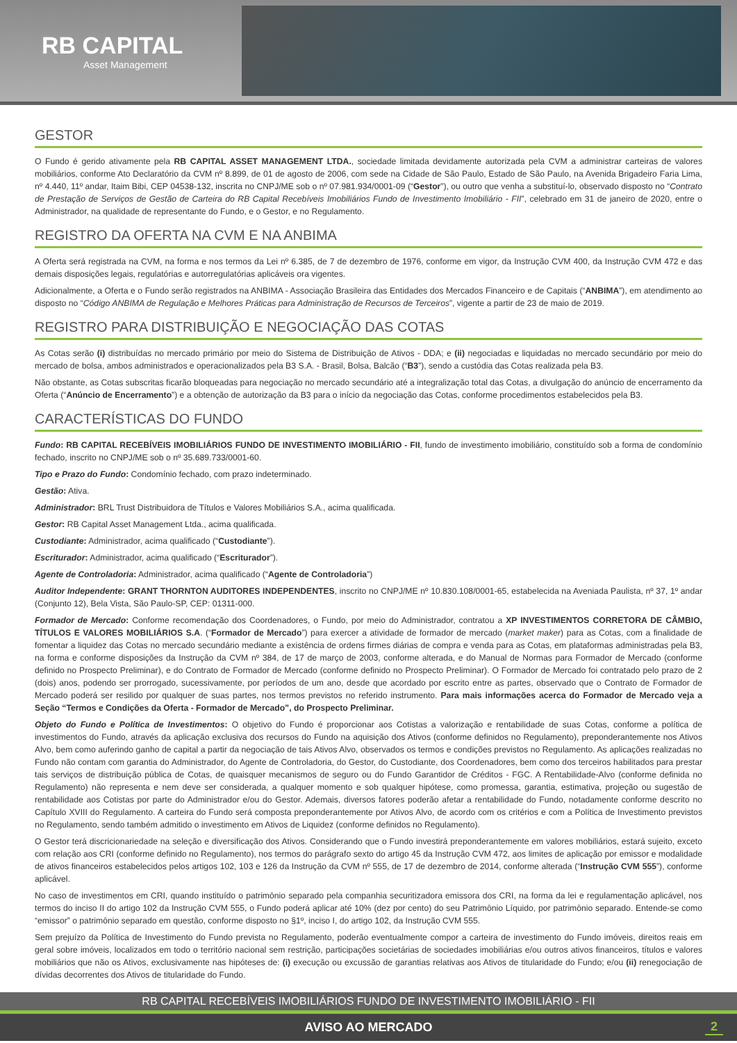RB CAPITAL
Asset Management
GESTOR
O Fundo é gerido ativamente pela RB CAPITAL ASSET MANAGEMENT LTDA., sociedade limitada devidamente autorizada pela CVM a administrar carteiras de valores mobiliários, conforme Ato Declaratório da CVM nº 8.899, de 01 de agosto de 2006, com sede na Cidade de São Paulo, Estado de São Paulo, na Avenida Brigadeiro Faria Lima, nº 4.440, 11º andar, Itaim Bibi, CEP 04538-132, inscrita no CNPJ/ME sob o nº 07.981.934/0001-09 (“Gestor”), ou outro que venha a substituí-lo, observado disposto no “Contrato de Prestação de Serviços de Gestão de Carteira do RB Capital Recebíveis Imobiliários Fundo de Investimento Imobiliário - FII”, celebrado em 31 de janeiro de 2020, entre o Administrador, na qualidade de representante do Fundo, e o Gestor, e no Regulamento.
REGISTRO DA OFERTA NA CVM E NA ANBIMA
A Oferta será registrada na CVM, na forma e nos termos da Lei nº 6.385, de 7 de dezembro de 1976, conforme em vigor, da Instrução CVM 400, da Instrução CVM 472 e das demais disposições legais, regulatórias e autorregulatórias aplicáveis ora vigentes.
Adicionalmente, a Oferta e o Fundo serão registrados na ANBIMA - Associação Brasileira das Entidades dos Mercados Financeiro e de Capitais (“ANBIMA”), em atendimento ao disposto no “Código ANBIMA de Regulação e Melhores Práticas para Administração de Recursos de Terceiros”, vigente a partir de 23 de maio de 2019.
REGISTRO PARA DISTRIBUIÇÃO E NEGOCIAÇÃO DAS COTAS
As Cotas serão (i) distribuídas no mercado primário por meio do Sistema de Distribuição de Ativos - DDA; e (ii) negociadas e liquidadas no mercado secundário por meio do mercado de bolsa, ambos administrados e operacionalizados pela B3 S.A. - Brasil, Bolsa, Balcão (“B3”), sendo a custódia das Cotas realizada pela B3.
Não obstante, as Cotas subscritas ficarão bloqueadas para negociação no mercado secundário até a integralização total das Cotas, a divulgação do anúncio de encerramento da Oferta (“Anúncio de Encerramento”) e a obtenção de autorização da B3 para o início da negociação das Cotas, conforme procedimentos estabelecidos pela B3.
CARACTERÍSTICAS DO FUNDO
Fundo: RB CAPITAL RECEBÍVEIS IMOBILIÁRIOS FUNDO DE INVESTIMENTO IMOBILIÁRIO - FII, fundo de investimento imobiliário, constituído sob a forma de condomínio fechado, inscrito no CNPJ/ME sob o nº 35.689.733/0001-60.
Tipo e Prazo do Fundo: Condomínio fechado, com prazo indeterminado.
Gestão: Ativa.
Administrador: BRL Trust Distribuidora de Títulos e Valores Mobiliários S.A., acima qualificada.
Gestor: RB Capital Asset Management Ltda., acima qualificada.
Custodiante: Administrador, acima qualificado (“Custodiante”).
Escriturador: Administrador, acima qualificado (“Escriturador”).
Agente de Controladoria: Administrador, acima qualificado (“Agente de Controladoria”)
Auditor Independente: GRANT THORNTON AUDITORES INDEPENDENTES, inscrito no CNPJ/ME nº 10.830.108/0001-65, estabelecida na Aveniada Paulista, nº 37, 1º andar (Conjunto 12), Bela Vista, São Paulo-SP, CEP: 01311-000.
Formador de Mercado: Conforme recomendação dos Coordenadores, o Fundo, por meio do Administrador, contratou a XP INVESTIMENTOS CORRETORA DE CÂMBIO, TÍTULOS E VALORES MOBILIÁRIOS S.A. (“Formador de Mercado”) para exercer a atividade de formador de mercado (market maker) para as Cotas, com a finalidade de fomentar a liquidez das Cotas no mercado secundário mediante a existência de ordens firmes diárias de compra e venda para as Cotas, em plataformas administradas pela B3, na forma e conforme disposições da Instrução da CVM nº 384, de 17 de março de 2003, conforme alterada, e do Manual de Normas para Formador de Mercado (conforme definido no Prospecto Preliminar), e do Contrato de Formador de Mercado (conforme definido no Prospecto Preliminar). O Formador de Mercado foi contratado pelo prazo de 2 (dois) anos, podendo ser prorrogado, sucessivamente, por períodos de um ano, desde que acordado por escrito entre as partes, observado que o Contrato de Formador de Mercado poderá ser resilido por qualquer de suas partes, nos termos previstos no referido instrumento. Para mais informações acerca do Formador de Mercado veja a Seção “Termos e Condições da Oferta - Formador de Mercado”, do Prospecto Preliminar.
Objeto do Fundo e Política de Investimentos: O objetivo do Fundo é proporcionar aos Cotistas a valorização e rentabilidade de suas Cotas, conforme a política de investimentos do Fundo, através da aplicação exclusiva dos recursos do Fundo na aquisição dos Ativos (conforme definidos no Regulamento), preponderantemente nos Ativos Alvo, bem como auferindo ganho de capital a partir da negociação de tais Ativos Alvo, observados os termos e condições previstos no Regulamento. As aplicações realizadas no Fundo não contam com garantia do Administrador, do Agente de Controladoria, do Gestor, do Custodiante, dos Coordenadores, bem como dos terceiros habilitados para prestar tais serviços de distribuição pública de Cotas, de quaisquer mecanismos de seguro ou do Fundo Garantidor de Créditos - FGC. A Rentabilidade-Alvo (conforme definida no Regulamento) não representa e nem deve ser considerada, a qualquer momento e sob qualquer hipótese, como promessa, garantia, estimativa, projeção ou sugestão de rentabilidade aos Cotistas por parte do Administrador e/ou do Gestor. Ademais, diversos fatores poderão afetar a rentabilidade do Fundo, notadamente conforme descrito no Capítulo XVIII do Regulamento. A carteira do Fundo será composta preponderantemente por Ativos Alvo, de acordo com os critérios e com a Política de Investimento previstos no Regulamento, sendo também admitido o investimento em Ativos de Liquidez (conforme definidos no Regulamento).
O Gestor terá discricionariedade na seleção e diversificação dos Ativos. Considerando que o Fundo investirá preponderantemente em valores mobiliários, estará sujeito, exceto com relação aos CRI (conforme definido no Regulamento), nos termos do parágrafo sexto do artigo 45 da Instrução CVM 472, aos limites de aplicação por emissor e modalidade de ativos financeiros estabelecidos pelos artigos 102, 103 e 126 da Instrução da CVM nº 555, de 17 de dezembro de 2014, conforme alterada (“Instrução CVM 555”), conforme aplicável.
No caso de investimentos em CRI, quando instituído o patrimônio separado pela companhia securitizadora emissora dos CRI, na forma da lei e regulamentação aplicável, nos termos do inciso II do artigo 102 da Instrução CVM 555, o Fundo poderá aplicar até 10% (dez por cento) do seu Patrimônio Líquido, por patrimônio separado. Entende-se como “emissor” o patrimônio separado em questão, conforme disposto no §1º, inciso I, do artigo 102, da Instrução CVM 555.
Sem prejuízo da Política de Investimento do Fundo prevista no Regulamento, poderão eventualmente compor a carteira de investimento do Fundo imóveis, direitos reais em geral sobre imóveis, localizados em todo o território nacional sem restrição, participações societárias de sociedades imobiliárias e/ou outros ativos financeiros, títulos e valores mobiliários que não os Ativos, exclusivamente nas hipóteses de: (i) execução ou excussão de garantias relativas aos Ativos de titularidade do Fundo; e/ou (ii) renegociação de dívidas decorrentes dos Ativos de titularidade do Fundo.
RB CAPITAL RECEBÍVEIS IMOBILIÁRIOS FUNDO DE INVESTIMENTO IMOBILIÁRIO - FII
AVISO AO MERCADO 2